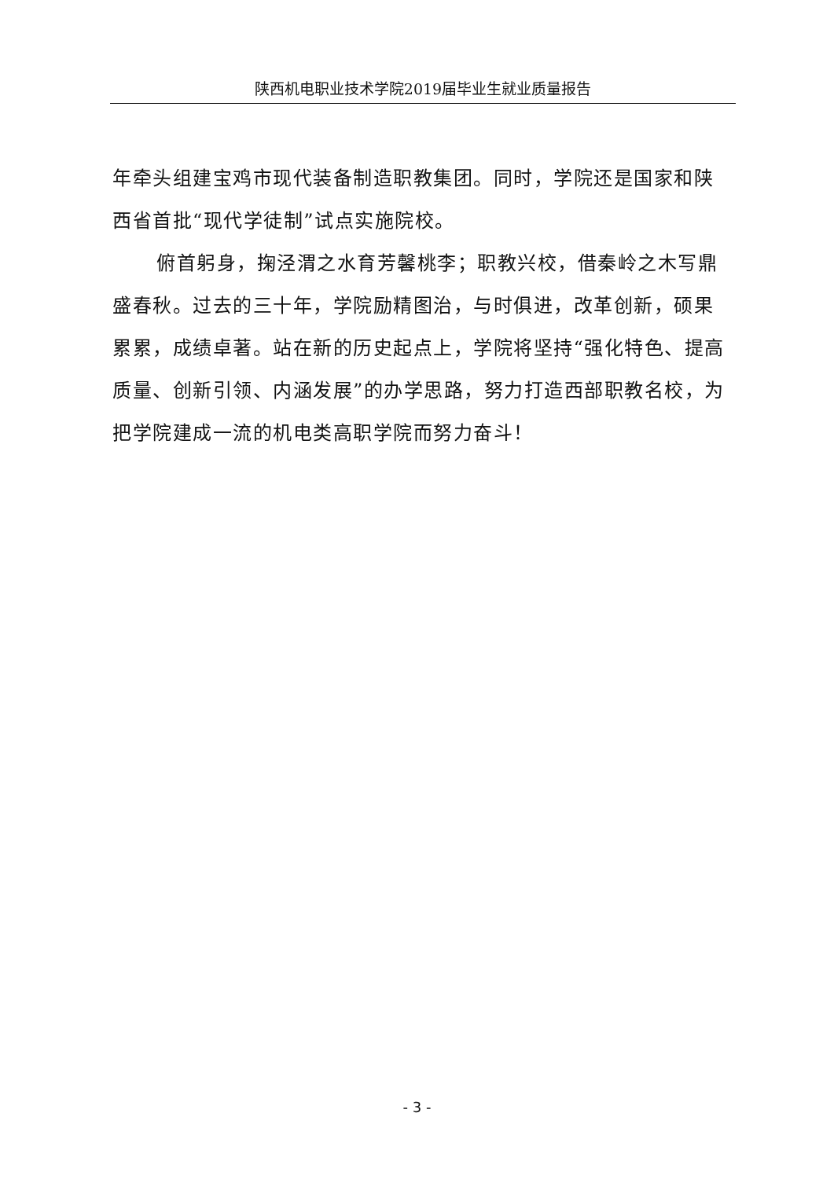陕西机电职业技术学院2019届毕业生就业质量报告
年牵头组建宝鸡市现代装备制造职教集团。同时，学院还是国家和陕西省首批“现代学徒制”试点实施院校。
俯首躬身，掬泾渭之水育芳馨桃李；职教兴校，借秦岭之木写鼎盛春秋。过去的三十年，学院励精图治，与时俱进，改革创新，硕果累累，成绩卓著。站在新的历史起点上，学院将坚持“强化特色、提高质量、创新引领、内涵发展”的办学思路，努力打造西部职教名校，为把学院建成一流的机电类高职学院而努力奋斗！
- 3 -